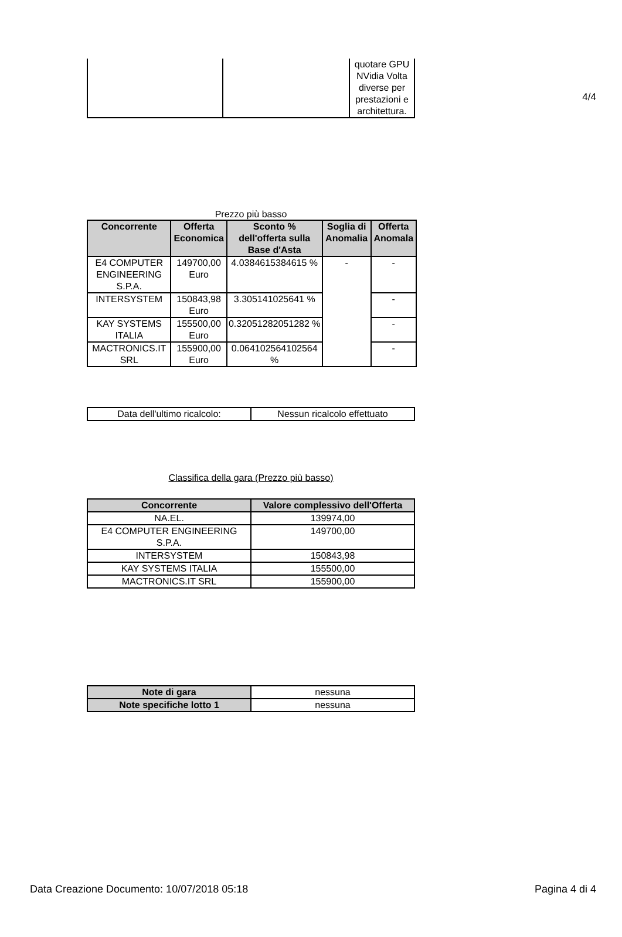4/4
| | | quotare GPU NVidia Volta diverse per prestazioni e architettura. |
Prezzo più basso
| Concorrente | Offerta Economica | Sconto % dell'offerta sulla Base d'Asta | Soglia di Anomalia | Offerta Anomala |
| --- | --- | --- | --- | --- |
| E4 COMPUTER ENGINEERING S.P.A. | 149700,00 Euro | 4.0384615384615 % | - | - |
| INTERSYSTEM | 150843,98 Euro | 3.305141025641 % | | - |
| KAY SYSTEMS ITALIA | 155500,00 Euro | 0.32051282051282 % | | - |
| MACTRONICS.IT SRL | 155900,00 Euro | 0.064102564102564 % | | - |
| Data dell'ultimo ricalcolo: | Nessun ricalcolo effettuato |
Classifica della gara (Prezzo più basso)
| Concorrente | Valore complessivo dell'Offerta |
| --- | --- |
| NA.EL. | 139974,00 |
| E4 COMPUTER ENGINEERING S.P.A. | 149700,00 |
| INTERSYSTEM | 150843,98 |
| KAY SYSTEMS ITALIA | 155500,00 |
| MACTRONICS.IT SRL | 155900,00 |
| Note di gara | nessuna |
| Note specifiche lotto 1 | nessuna |
Data Creazione Documento: 10/07/2018 05:18 Pagina 4 di 4